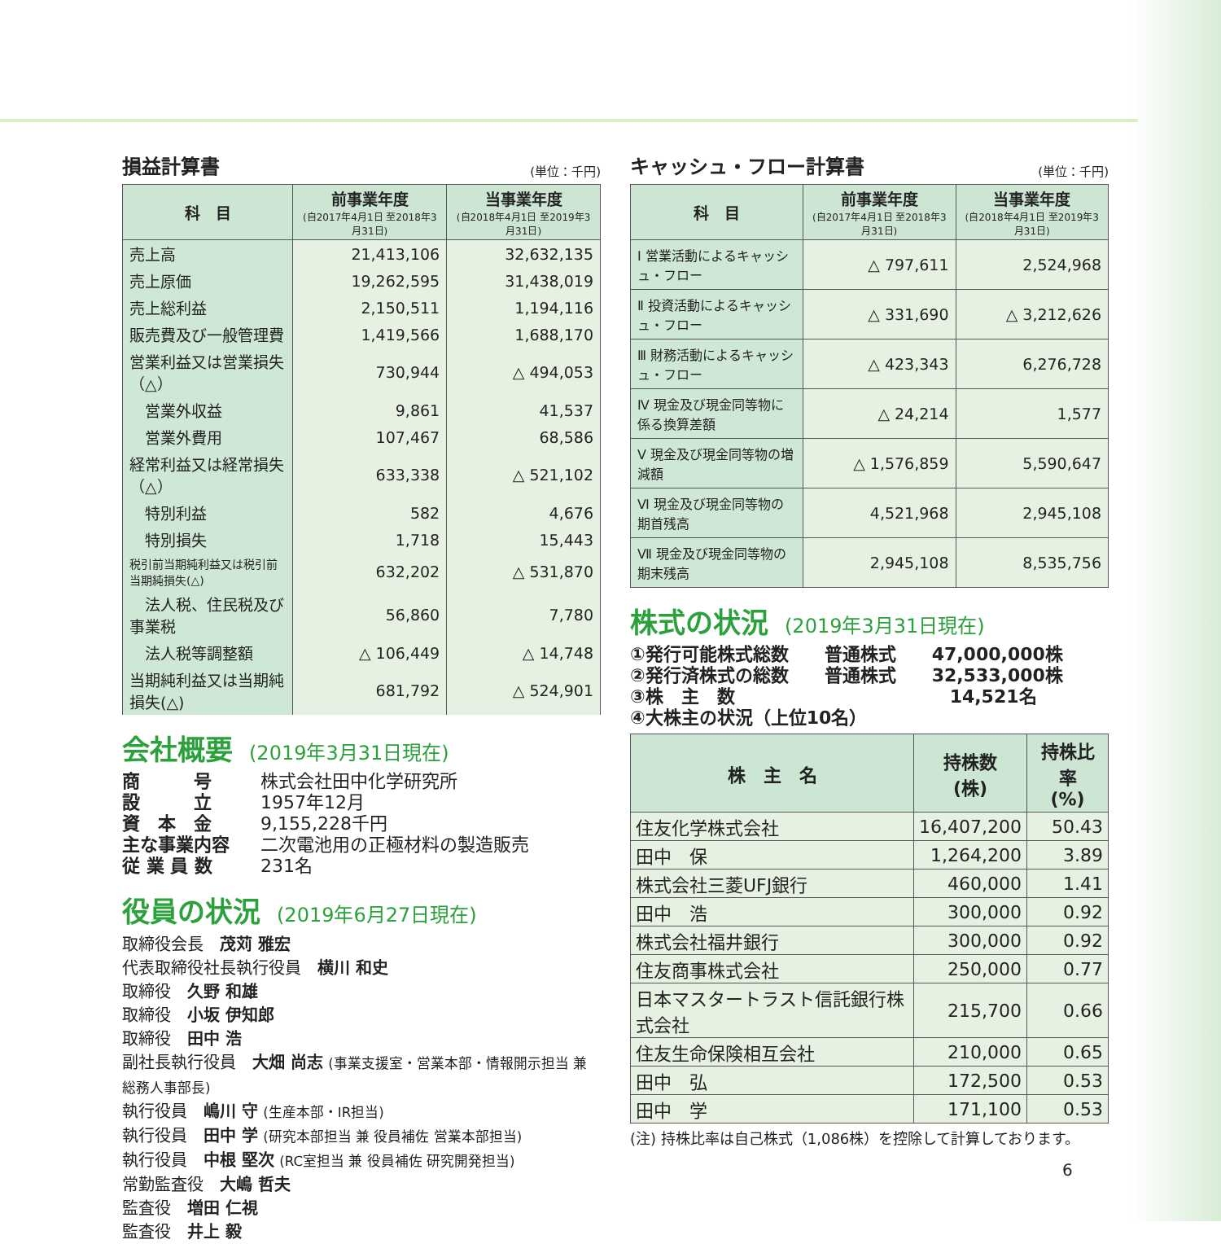損益計算書 (単位：千円)
| 科 目 | 前事業年度 (自2017年4月1日 至2018年3月31日) | 当事業年度 (自2018年4月1日 至2019年3月31日) |
| --- | --- | --- |
| 売上高 | 21,413,106 | 32,632,135 |
| 売上原価 | 19,262,595 | 31,438,019 |
| 売上総利益 | 2,150,511 | 1,194,116 |
| 販売費及び一般管理費 | 1,419,566 | 1,688,170 |
| 営業利益又は営業損失（△） | 730,944 | △ 494,053 |
| 営業外収益 | 9,861 | 41,537 |
| 営業外費用 | 107,467 | 68,586 |
| 経常利益又は経常損失（△） | 633,338 | △ 521,102 |
| 特別利益 | 582 | 4,676 |
| 特別損失 | 1,718 | 15,443 |
| 税引前当期純利益又は税引前当期純損失(△) | 632,202 | △ 531,870 |
| 法人税、住民税及び事業税 | 56,860 | 7,780 |
| 法人税等調整額 | △ 106,449 | △ 14,748 |
| 当期純利益又は当期純損失(△) | 681,792 | △ 524,901 |
会社概要 (2019年3月31日現在)
商　　　号 株式会社田中化学研究所
設　　　立 1957年12月
資　本　金 9,155,228千円
主な事業内容 二次電池用の正極材料の製造販売
従 業 員 数 231名
役員の状況 (2019年6月27日現在)
取締役会長　茂苅 雅宏
代表取締役社長執行役員　横川 和史
取締役　久野 和雄
取締役　小坂 伊知郎
取締役　田中 浩
副社長執行役員　大畑 尚志 (事業支援室・営業本部・情報開示担当 兼 総務人事部長)
執行役員　嶋川 守 (生産本部・IR担当)
執行役員　田中 学 (研究本部担当 兼 役員補佐 営業本部担当)
執行役員　中根 堅次 (RC室担当 兼 役員補佐 研究開発担当)
常勤監査役　大嶋 哲夫
監査役　増田 仁視
監査役　井上 毅
キャッシュ・フロー計算書 (単位：千円)
| 科 目 | 前事業年度 (自2017年4月1日 至2018年3月31日) | 当事業年度 (自2018年4月1日 至2019年3月31日) |
| --- | --- | --- |
| Ⅰ 営業活動によるキャッシュ・フロー | △ 797,611 | 2,524,968 |
| Ⅱ 投資活動によるキャッシュ・フロー | △ 331,690 | △ 3,212,626 |
| Ⅲ 財務活動によるキャッシュ・フロー | △ 423,343 | 6,276,728 |
| Ⅳ 現金及び現金同等物に係る換算差額 | △ 24,214 | 1,577 |
| Ⅴ 現金及び現金同等物の増減額 | △ 1,576,859 | 5,590,647 |
| Ⅵ 現金及び現金同等物の期首残高 | 4,521,968 | 2,945,108 |
| Ⅶ 現金及び現金同等物の期末残高 | 2,945,108 | 8,535,756 |
株式の状況 (2019年3月31日現在)
①発行可能株式総数　　普通株式　　47,000,000株
②発行済株式の総数　　普通株式　　32,533,000株
③株　主　数　　　　　　　　　　　　14,521名
④大株主の状況（上位10名）
| 株 主 名 | 持株数 (株) | 持株比率 (%) |
| --- | --- | --- |
| 住友化学株式会社 | 16,407,200 | 50.43 |
| 田中 保 | 1,264,200 | 3.89 |
| 株式会社三菱UFJ銀行 | 460,000 | 1.41 |
| 田中 浩 | 300,000 | 0.92 |
| 株式会社福井銀行 | 300,000 | 0.92 |
| 住友商事株式会社 | 250,000 | 0.77 |
| 日本マスタートラスト信託銀行株式会社 | 215,700 | 0.66 |
| 住友生命保険相互会社 | 210,000 | 0.65 |
| 田中 弘 | 172,500 | 0.53 |
| 田中 学 | 171,100 | 0.53 |
(注) 持株比率は自己株式（1,086株）を控除して計算しております。
6